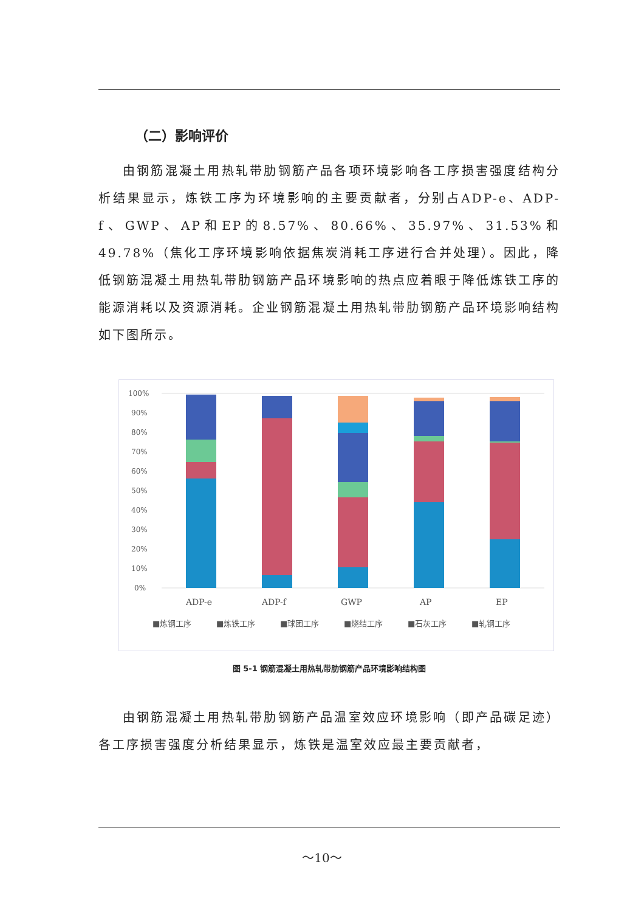（二）影响评价
由钢筋混凝土用热轧带肋钢筋产品各项环境影响各工序损害强度结构分析结果显示，炼铁工序为环境影响的主要贡献者，分别占ADP-e、ADP-f、GWP、AP和EP的8.57%、80.66%、35.97%、31.53%和49.78%（焦化工序环境影响依据焦炭消耗工序进行合并处理）。因此，降低钢筋混凝土用热轧带肋钢筋产品环境影响的热点应着眼于降低炼铁工序的能源消耗以及资源消耗。企业钢筋混凝土用热轧带肋钢筋产品环境影响结构如下图所示。
100%
90%
80%
70%
60%
50%
40%
30%
20%
10%
0%
ADP-e
ADP-f
GWP
AP
EP
■炼钢工序
■炼铁工序
■球团工序
■烧结工序
■石灰工序
■轧钢工序
图 5-1 钢筋混凝土用热轧带肋钢筋产品环境影响结构图
由钢筋混凝土用热轧带肋钢筋产品温室效应环境影响（即产品碳足迹）各工序损害强度分析结果显示，炼铁是温室效应最主要贡献者，
～10～